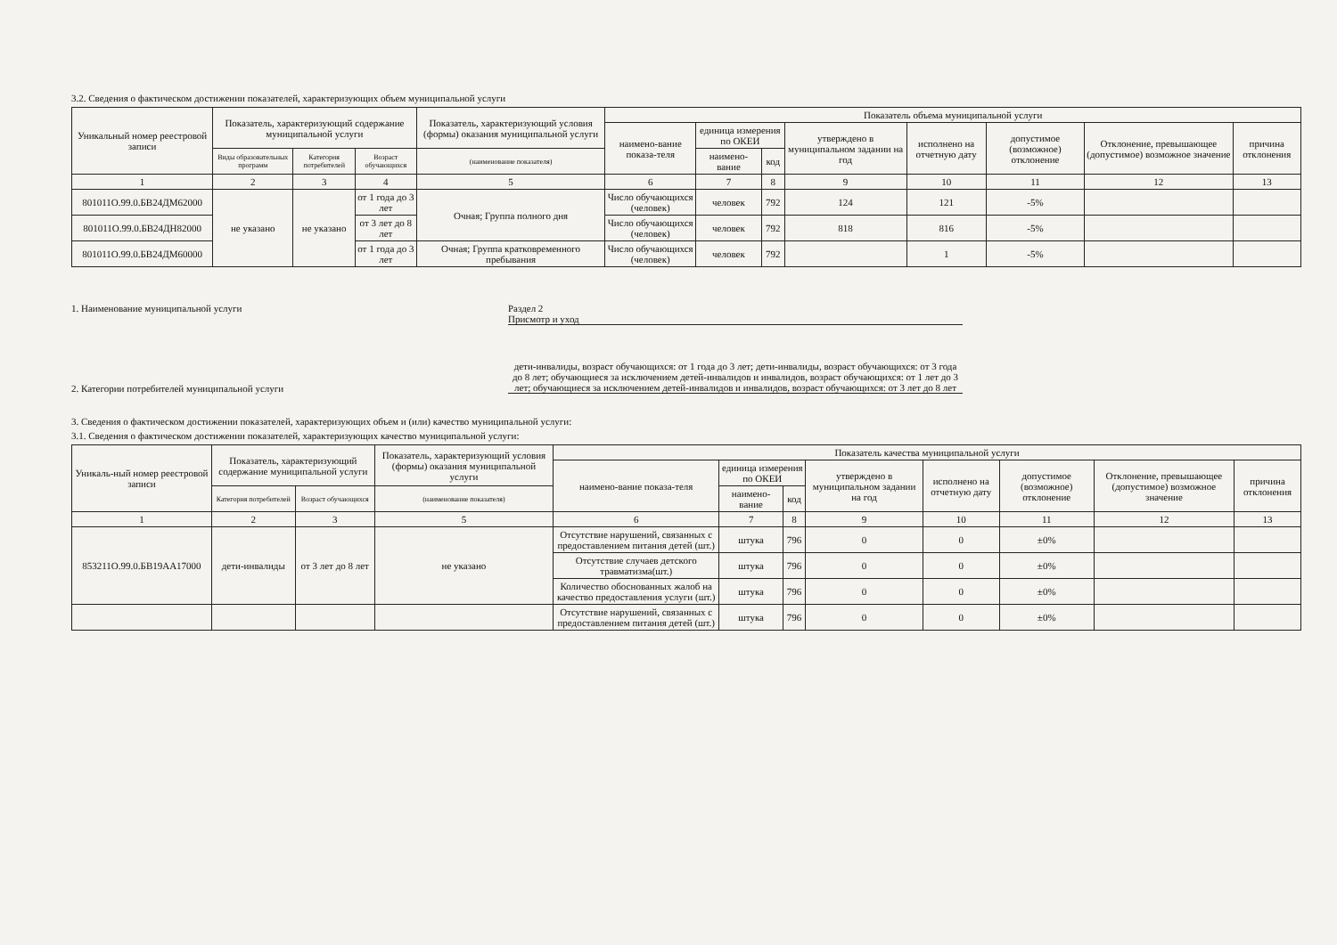3.2. Сведения о фактическом достижении показателей, характеризующих объем муниципальной услуги
| Уникальный номер реестровой записи | Показатель, характеризующий содержание муниципальной услуги | | | Показатель, характеризующий условия (формы) оказания муниципальной услуги | Показатель объема муниципальной услуги | | | | | | | |
| --- | --- | --- | --- | --- | --- | --- | --- | --- | --- | --- | --- | --- |
| | | | | | наимено-вание показа-теля | единица измерения по ОКЕИ | | утверждено в муниципальном задании на год | исполнено на отчетную дату | допустимое (возможное) отклонение | Отклонение, превышающее (допустимое) возможное значение | причина отклонения |
| | Виды образовательных программ | Категория потребителей | Возраст обучающихся | (наименование показателя) | | наимено-вание | код | | | | | |
| 1 | 2 | 3 | 4 | 5 | 6 | 7 | 8 | 9 | 10 | 11 | 12 | 13 |
| 801011О.99.0.БВ24ДМ62000 | не указано | не указано | от 1 года до 3 лет | Очная; Группа полного дня | Число обучающихся (человек) | человек | 792 | 124 | 121 | -5% | | |
| 801011О.99.0.БВ24ДН82000 | | | от 3 лет до 8 лет | | Число обучающихся (человек) | человек | 792 | 818 | 816 | -5% | | |
| 801011О.99.0.БВ24ДМ60000 | | | от 1 года до 3 лет | Очная; Группа кратковременного пребывания | Число обучающихся (человек) | человек | 792 | | 1 | -5% | | |
1. Наименование муниципальной услуги Раздел 2
Присмотр и уход
2. Категории потребителей муниципальной услуги
дети-инвалиды, возраст обучающихся: от 1 года до 3 лет; дети-инвалиды, возраст обучающихся: от 3 года до 8 лет; обучающиеся за исключением детей-инвалидов и инвалидов, возраст обучающихся: от 1 лет до 3 лет; обучающиеся за исключением детей-инвалидов и инвалидов, возраст обучающихся: от 3 лет до 8 лет
3. Сведения о фактическом достижении показателей, характеризующих объем и (или) качество муниципальной услуги:
3.1. Сведения о фактическом достижении показателей, характеризующих качество муниципальной услуги:
| Уникаль-ный номер реестровой записи | Показатель, характеризующий содержание муниципальной услуги | | Показатель, характеризующий условия (формы) оказания муниципальной услуги | Показатель качества муниципальной услуги | | | | | | | |
| --- | --- | --- | --- | --- | --- | --- | --- | --- | --- | --- | --- |
| | | | | наимено-вание показа-теля | единица измерения по ОКЕИ | | утверждено в муниципальном задании на год | исполнено на отчетную дату | допустимое (возможное) отклонение | Отклонение, превышающее (допустимое) возможное значение | причина отклонения |
| | Категория потребителей | Возраст обучающихся | (наименование показателя) | | наимено-вание | код | | | | | |
| 1 | 2 | 3 | 5 | 6 | 7 | 8 | 9 | 10 | 11 | 12 | 13 |
| 853211О.99.0.БВ19АА17000 | дети-инвалиды | от 3 лет до 8 лет | не указано | Отсутствие нарушений, связанных с предоставлением питания детей (шт.) | штука | 796 | 0 | 0 | ±0% | | |
| | | | | Отсутствие случаев детского травматизма(шт.) | штука | 796 | 0 | 0 | ±0% | | |
| | | | | Количество обоснованных жалоб на качество предоставления услуги (шт.) | штука | 796 | 0 | 0 | ±0% | | |
| | | | | Отсутствие нарушений, связанных с предоставлением питания детей (шт.) | штука | 796 | 0 | 0 | ±0% | | |